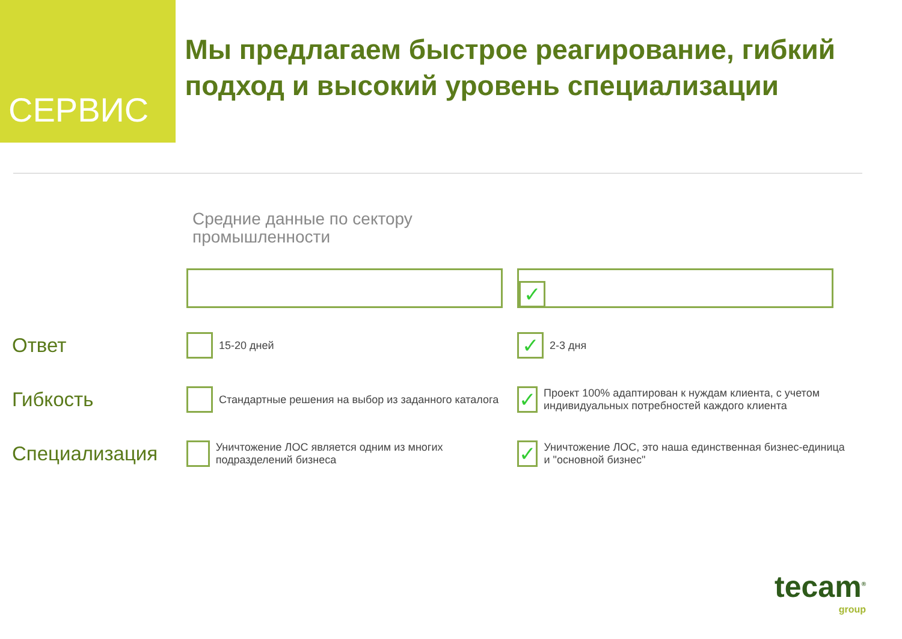СЕРВИС
Мы предлагаем быстрое реагирование, гибкий подход и высокий уровень специализации
Средние данные по сектору
промышленности
| | | ✓ |
| Ответ | 15-20 дней | ✓ 2-3 дня |
| Гибкость | Стандартные решения на выбор из заданного каталога | ✓ Проект 100% адаптирован к нуждам клиента, с учетом индивидуальных потребностей каждого клиента |
| Специализация | Уничтожение ЛОС является одним из многих подразделений бизнеса | ✓ Уничтожение ЛОС, это наша единственная бизнес-единица и "основной бизнес" |
tecam<sup>®</sup>
group